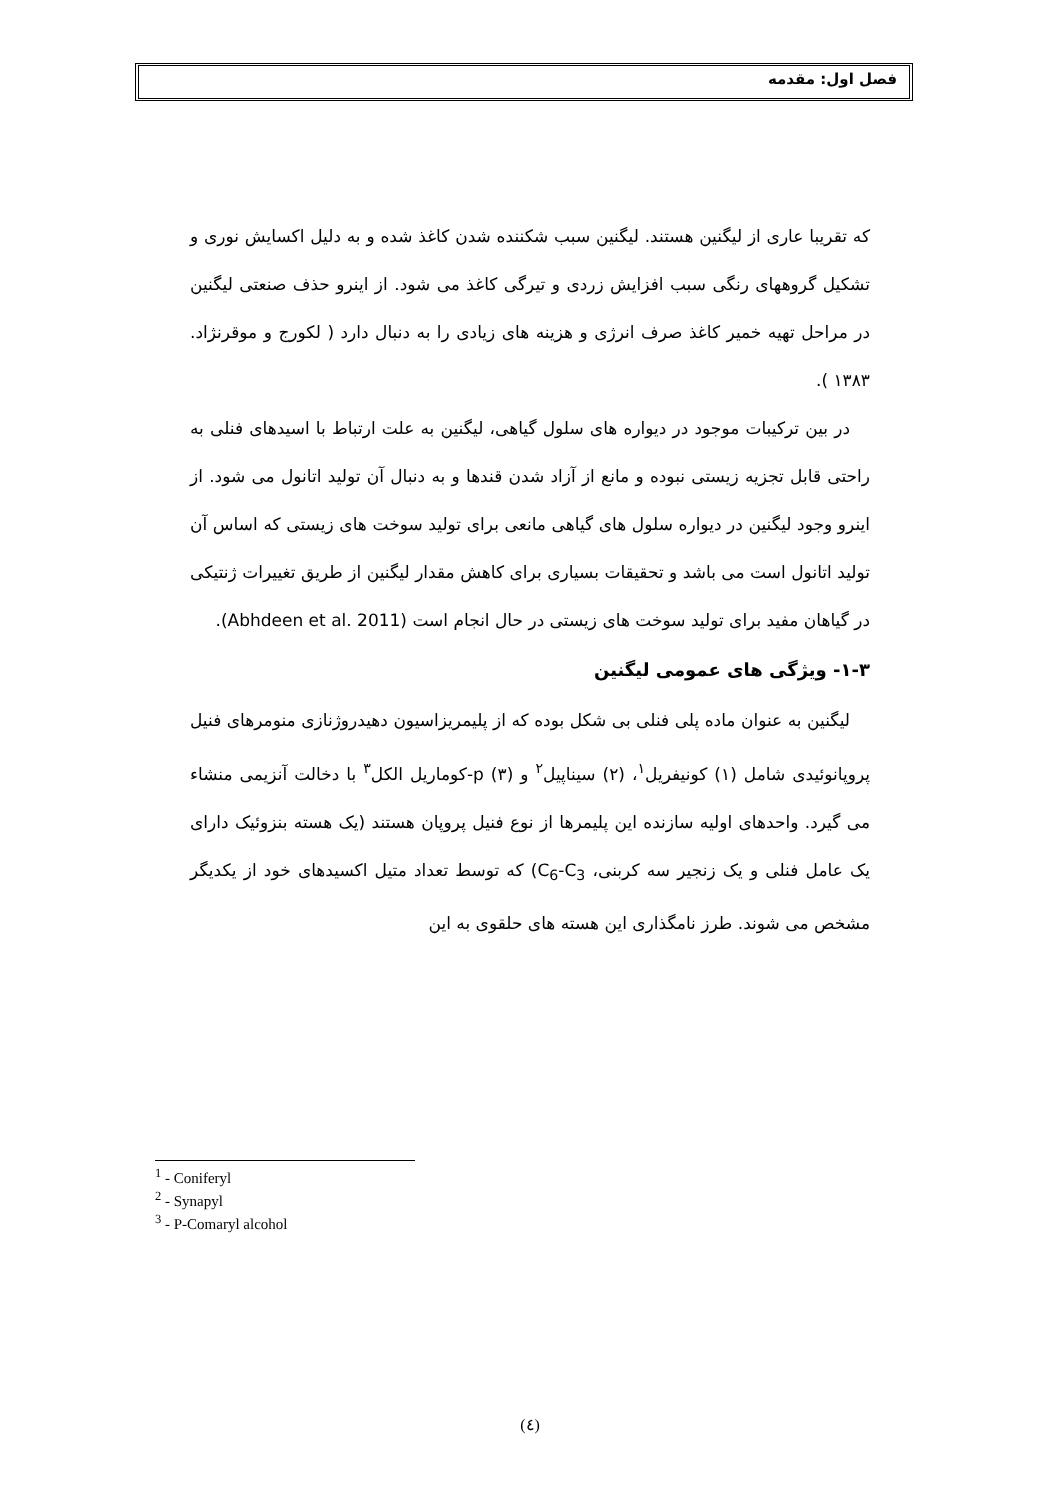فصل اول: مقدمه
که تقریبا عاری از لیگنین هستند. لیگنین سبب شکننده شدن کاغذ شده و به دلیل اکسایش نوری و تشکیل گروههای رنگی سبب افزایش زردی و تیرگی کاغذ می شود. از اینرو حذف صنعتی لیگنین در مراحل تهیه خمیر کاغذ صرف انرژی و هزینه های زیادی را به دنبال دارد ( لکورج و موقرنژاد. ۱۳۸۳ ).
در بین ترکیبات موجود در دیواره های سلول گیاهی، لیگنین به علت ارتباط با اسیدهای فنلی به راحتی قابل تجزیه زیستی نبوده و مانع از آزاد شدن قندها و به دنبال آن تولید اتانول می شود. از اینرو وجود لیگنین در دیواره سلول های گیاهی مانعی برای تولید سوخت های زیستی که اساس آن تولید اتانول است می باشد و تحقیقات بسیاری برای کاهش مقدار لیگنین از طریق تغییرات ژنتیکی در گیاهان مفید برای تولید سوخت های زیستی در حال انجام است (Abhdeen et al. 2011).
۱-۳- ویژگی های عمومی لیگنین
لیگنین به عنوان ماده پلی فنلی بی شکل بوده که از پلیمریزاسیون دهیدروژنازی منومرهای فنیل پروپانوئیدی شامل (۱) کونیفریل<sup>۱</sup>، (۲) سیناپیل<sup>۲</sup> و (۳) p-کوماریل الکل<sup>۳</sup> با دخالت آنزیمی منشاء می گیرد. واحدهای اولیه سازنده این پلیمرها از نوع فنیل پروپان هستند (یک هسته بنزوئیک دارای یک عامل فنلی و یک زنجیر سه کربنی، C<sub>6</sub>-C<sub>3</sub>) که توسط تعداد متیل اکسیدهای خود از یکدیگر مشخص می شوند. طرز نامگذاری این هسته های حلقوی به این
<sup>1</sup> - Coniferyl
<sup>2</sup> - Synapyl
<sup>3</sup> - P-Comaryl alcohol
(٤)